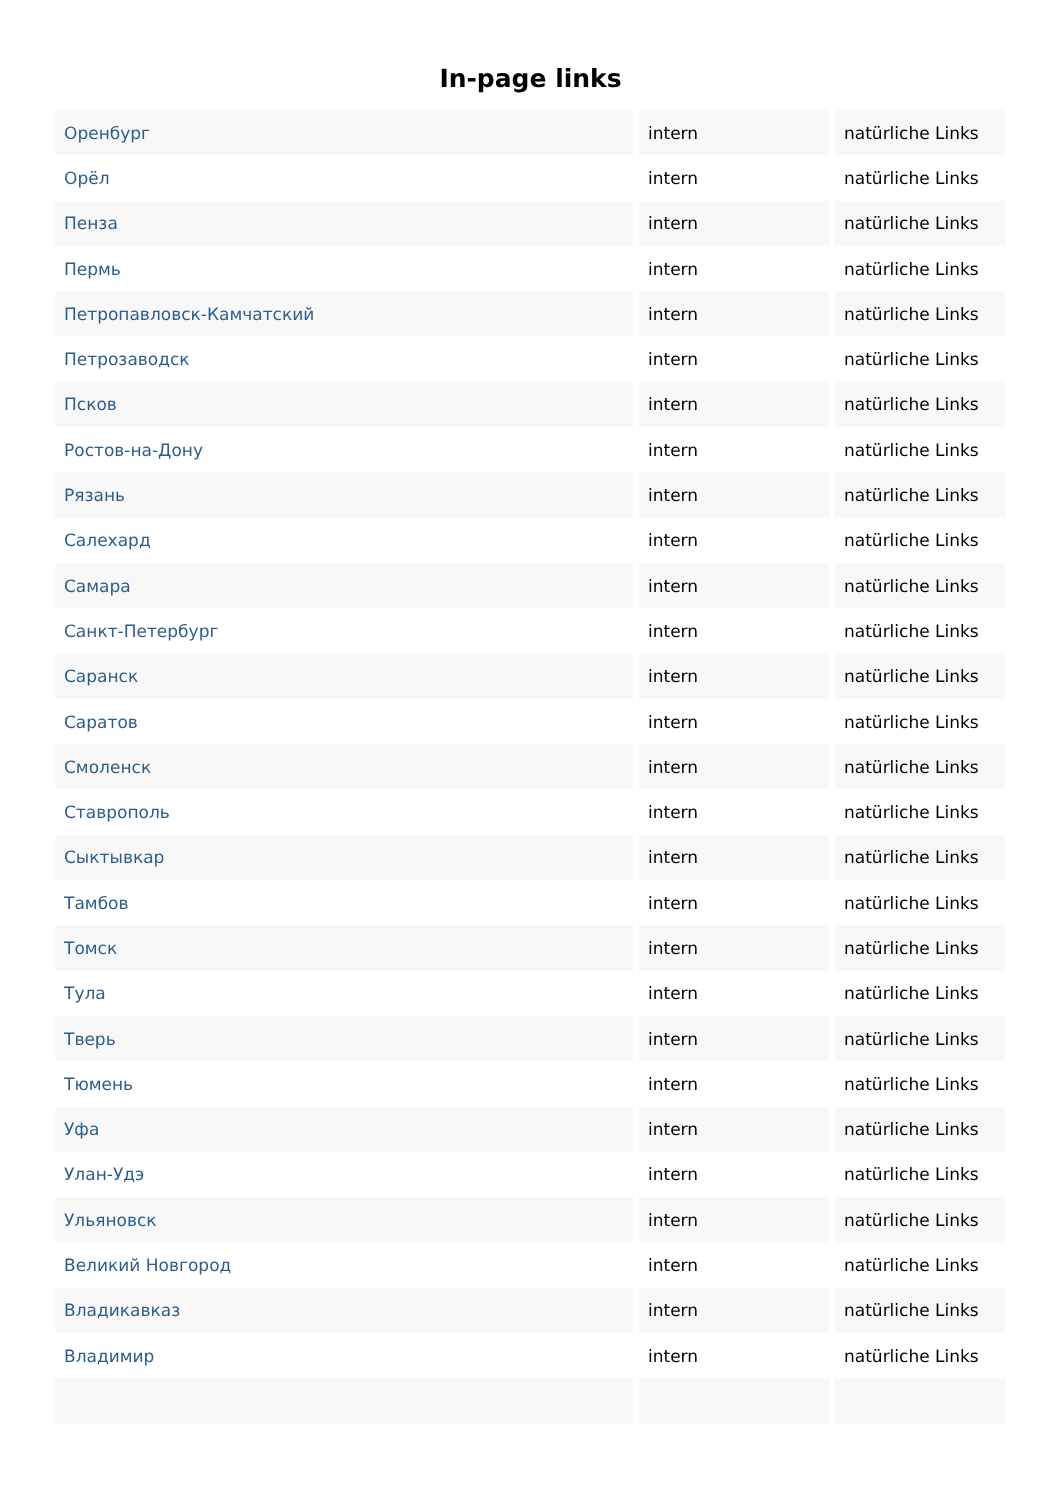In-page links
| Оренбург | intern | natürliche Links |
| Орёл | intern | natürliche Links |
| Пенза | intern | natürliche Links |
| Пермь | intern | natürliche Links |
| Петропавловск-Камчатский | intern | natürliche Links |
| Петрозаводск | intern | natürliche Links |
| Псков | intern | natürliche Links |
| Ростов-на-Дону | intern | natürliche Links |
| Рязань | intern | natürliche Links |
| Салехард | intern | natürliche Links |
| Самара | intern | natürliche Links |
| Санкт-Петербург | intern | natürliche Links |
| Саранск | intern | natürliche Links |
| Саратов | intern | natürliche Links |
| Смоленск | intern | natürliche Links |
| Ставрополь | intern | natürliche Links |
| Сыктывкар | intern | natürliche Links |
| Тамбов | intern | natürliche Links |
| Томск | intern | natürliche Links |
| Тула | intern | natürliche Links |
| Тверь | intern | natürliche Links |
| Тюмень | intern | natürliche Links |
| Уфа | intern | natürliche Links |
| Улан-Удэ | intern | natürliche Links |
| Ульяновск | intern | natürliche Links |
| Великий Новгород | intern | natürliche Links |
| Владикавказ | intern | natürliche Links |
| Владимир | intern | natürliche Links |